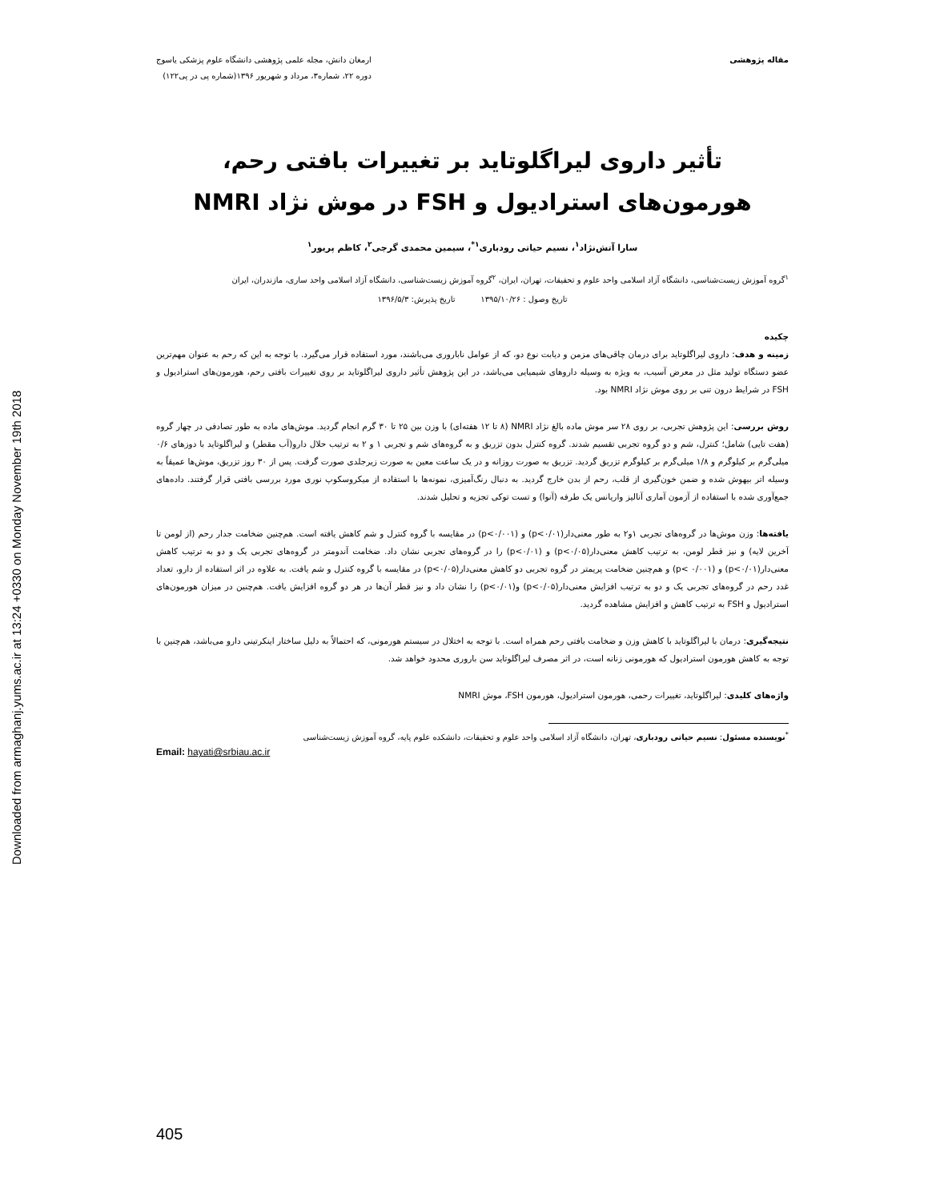Downloaded from armaghanj.yums.ac.ir at 13:24 +0330 on Monday November 19th 2018
مقاله پژوهشی ارمغان دانش، مجله علمی پژوهشی دانشگاه علوم پزشکی یاسوج
دوره ۲۲، شماره۳، مرداد و شهریور ۱۳۹۶(شماره پی در پی۱۲۲)
تأثیر داروی لیراگلوتاید بر تغییرات بافتی رحم،
هورمون‌های استرادیول و FSH در موش نژاد NMRI
سارا آتش‌نژاد<sup>۱</sup>، نسیم حیاتی رودباری<sup>۱*</sup>، سیمین محمدی گرجی<sup>۲</sup>، کاظم پریور<sup>۱</sup>
<sup>۱</sup> گروه آموزش زیست‌شناسی، دانشگاه آزاد اسلامی واحد علوم و تحقیقات، تهران، ایران، <sup>۲</sup>گروه آموزش زیست‌شناسی، دانشگاه آزاد اسلامی واحد ساری، مازندران، ایران
تاریخ وصول : ۱۳۹۵/۱۰/۲۶ تاریخ پذیرش: ۱۳۹۶/۵/۳
چکیده
زمینه و هدف: داروی لیراگلوتاید برای درمان چاقی‌های مزمن و دیابت نوع دو، که از عوامل ناباروری می‌باشند، مورد استفاده قرار می‌گیرد. با توجه به این که رحم به عنوان مهم‌ترین عضو دستگاه تولید مثل در معرض آسیب، به ویژه به وسیله داروهای شیمیایی می‌باشد، در این پژوهش تأثیر داروی لیراگلوتاید بر روی تغییرات بافتی رحم، هورمون‌های استرادیول و FSH در شرایط درون تنی بر روی موش نژاد NMRI بود.
روش بررسی: این پژوهش تجربی، بر روی ۲۸ سر موش ماده بالغ نژاد NMRI (۸ تا ۱۲ هفته‌ای) با وزن بین ۲۵ تا ۳۰ گرم انجام گردید. موش‌های ماده به طور تصادفی در چهار گروه (هفت تایی) شامل؛ کنترل، شم و دو گروه تجربی تقسیم شدند. گروه کنترل بدون تزریق و به گروه‌های شم و تجربی ۱ و ۲ به ترتیب حلال دارو(آب مقطر) و لیراگلوتاید با دوزهای ۰/۶ میلی‌گرم بر کیلوگرم و ۱/۸ میلی‌گرم بر کیلوگرم تزریق گردید. تزریق به صورت روزانه و در یک ساعت معین به صورت زیرجلدی صورت گرفت. پس از ۳۰ روز تزریق، موش‌ها عمیقاً به وسیله اتر بیهوش شده و ضمن خون‌گیری از قلب، رحم از بدن خارج گردید. به دنبال رنگ‌آمیزی، نمونه‌ها با استفاده از میکروسکوپ نوری مورد بررسی بافتی قرار گرفتند. داده‌های جمع‌آوری شده با استفاده از آزمون آماری آنالیز واریانس یک طرفه (آنوا) و تست توکی تجزیه و تحلیل شدند.
یافته‌ها: وزن موش‌ها در گروه‌های تجربی ۱و۲ به طور معنی‌دار(p<۰/۰۱) و (p<۰/۰۰۱) در مقایسه با گروه کنترل و شم کاهش یافته است. هم‌چنین ضخامت جدار رحم (از لومن تا آخرین لایه) و نیز قطر لومن، به ترتیب کاهش معنی‌دار(p<۰/۰۵) و (p<۰/۰۱) را در گروه‌های تجربی نشان داد. ضخامت آندومتر در گروه‌های تجربی یک و دو به ترتیب کاهش معنی‌دار(p<۰/۰۱) و (p< ۰/۰۰۱) و هم‌چنین ضخامت پریمتر در گروه تجربی دو کاهش معنی‌دار(p<۰/۰۵) در مقایسه با گروه کنترل و شم یافت. به علاوه در اثر استفاده از دارو، تعداد غدد رحم در گروه‌های تجربی یک و دو به ترتیب افزایش معنی‌دار(p<۰/۰۵) و(p<۰/۰۱) را نشان داد و نیز قطر آن‌ها در هر دو گروه افزایش یافت. هم‌چنین در میزان هورمون‌های استرادیول و FSH به ترتیب کاهش و افزایش مشاهده گردید.
نتیجه‌گیری: درمان با لیراگلوتاید با کاهش وزن و ضخامت بافتی رحم همراه است. با توجه به اختلال در سیستم هورمونی، که احتمالاً به دلیل ساختار اینکرتینی دارو می‌باشد، هم‌چنین با توجه به کاهش هورمون استرادیول که هورمونی زنانه است، در اثر مصرف لیراگلوتاید سن باروری محدود خواهد شد.
واژه‌های کلیدی: لیراگلوتاید، تغییرات رحمی، هورمون استرادیول، هورمون FSH، موش NMRI
<sup>*</sup> نویسنده مسئول: نسیم حیاتی رودباری، تهران، دانشگاه آزاد اسلامی واحد علوم و تحقیقات، دانشکده علوم پایه، گروه آموزش زیست‌شناسی
Email: hayati@srbiau.ac.ir
405